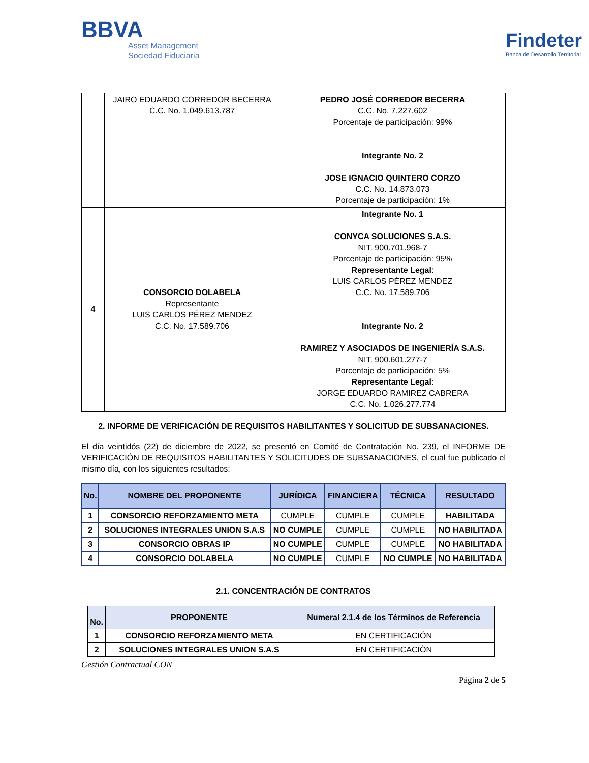BBVA
Asset Management
Sociedad Fiduciaria
Findeter
Banca de Desarrollo Territorial
| | JAIRO EDUARDO CORREDOR BECERRA C.C. No. 1.049.613.787 | PEDRO JOSÉ CORREDOR BECERRA C.C. No. 7.227.602 Porcentaje de participación: 99% Integrante No. 2 JOSE IGNACIO QUINTERO CORZO C.C. No. 14.873.073 Porcentaje de participación: 1% |
| 4 | CONSORCIO DOLABELA Representante LUIS CARLOS PÉREZ MENDEZ C.C. No. 17.589.706 | Integrante No. 1 CONYCA SOLUCIONES S.A.S. NIT. 900.701.968-7 Porcentaje de participación: 95% Representante Legal : LUIS CARLOS PÉREZ MENDEZ C.C. No. 17.589.706 Integrante No. 2 RAMIREZ Y ASOCIADOS DE INGENIERÍA S.A.S. NIT. 900.601.277-7 Porcentaje de participación: 5% Representante Legal : JORGE EDUARDO RAMIREZ CABRERA C.C. No. 1.026.277.774 |
2. INFORME DE VERIFICACIÓN DE REQUISITOS HABILITANTES Y SOLICITUD DE SUBSANACIONES.
El día veintidós (22) de diciembre de 2022, se presentó en Comité de Contratación No. 239, el INFORME DE VERIFICACIÓN DE REQUISITOS HABILITANTES Y SOLICITUDES DE SUBSANACIONES, el cual fue publicado el mismo día, con los siguientes resultados:
| No. | NOMBRE DEL PROPONENTE | JURÍDICA | FINANCIERA | TÉCNICA | RESULTADO |
| --- | --- | --- | --- | --- | --- |
| 1 | CONSORCIO REFORZAMIENTO META | CUMPLE | CUMPLE | CUMPLE | HABILITADA |
| 2 | SOLUCIONES INTEGRALES UNION S.A.S | NO CUMPLE | CUMPLE | CUMPLE | NO HABILITADA |
| 3 | CONSORCIO OBRAS IP | NO CUMPLE | CUMPLE | CUMPLE | NO HABILITADA |
| 4 | CONSORCIO DOLABELA | NO CUMPLE | CUMPLE | NO CUMPLE | NO HABILITADA |
2.1. CONCENTRACIÓN DE CONTRATOS
| No. | PROPONENTE | Numeral 2.1.4 de los Términos de Referencia |
| --- | --- | --- |
| 1 | CONSORCIO REFORZAMIENTO META | EN CERTIFICACIÓN |
| 2 | SOLUCIONES INTEGRALES UNION S.A.S | EN CERTIFICACIÓN |
Gestión Contractual CON
Página 2 de 5